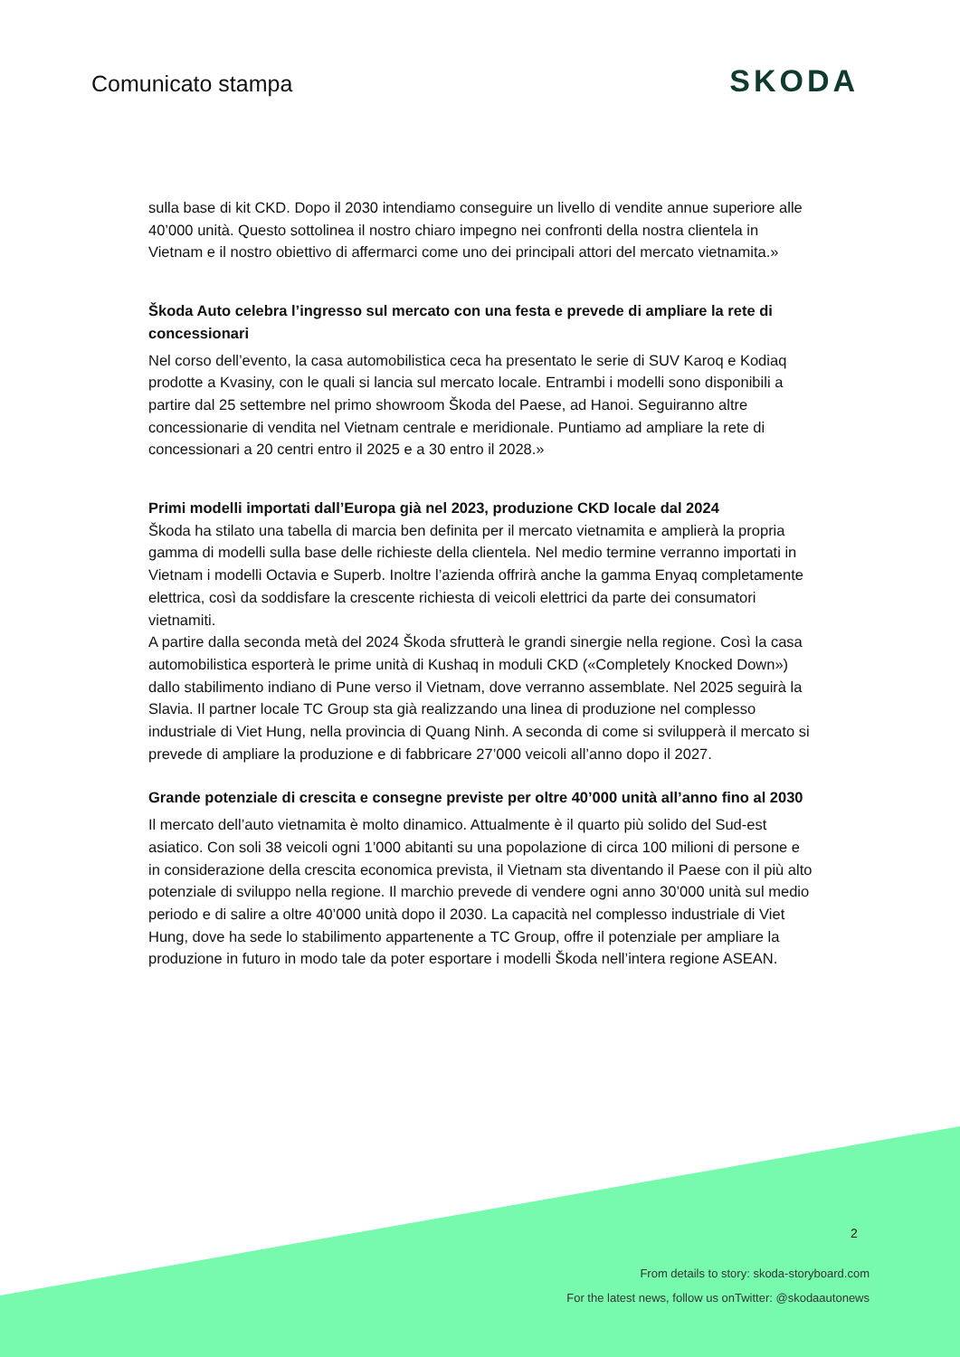Comunicato stampa
SKODA
sulla base di kit CKD. Dopo il 2030 intendiamo conseguire un livello di vendite annue superiore alle 40’000 unità. Questo sottolinea il nostro chiaro impegno nei confronti della nostra clientela in Vietnam e il nostro obiettivo di affermarci come uno dei principali attori del mercato vietnamita.»
Škoda Auto celebra l’ingresso sul mercato con una festa e prevede di ampliare la rete di concessionari
Nel corso dell’evento, la casa automobilistica ceca ha presentato le serie di SUV Karoq e Kodiaq prodotte a Kvasiny, con le quali si lancia sul mercato locale. Entrambi i modelli sono disponibili a partire dal 25 settembre nel primo showroom Škoda del Paese, ad Hanoi. Seguiranno altre concessionarie di vendita nel Vietnam centrale e meridionale. Puntiamo ad ampliare la rete di concessionari a 20 centri entro il 2025 e a 30 entro il 2028.»
Primi modelli importati dall’Europa già nel 2023, produzione CKD locale dal 2024
Škoda ha stilato una tabella di marcia ben definita per il mercato vietnamita e amplierà la propria gamma di modelli sulla base delle richieste della clientela. Nel medio termine verranno importati in Vietnam i modelli Octavia e Superb. Inoltre l’azienda offrirà anche la gamma Enyaq completamente elettrica, così da soddisfare la crescente richiesta di veicoli elettrici da parte dei consumatori vietnamiti.
A partire dalla seconda metà del 2024 Škoda sfrutterà le grandi sinergie nella regione. Così la casa automobilistica esporterà le prime unità di Kushaq in moduli CKD («Completely Knocked Down») dallo stabilimento indiano di Pune verso il Vietnam, dove verranno assemblate. Nel 2025 seguirà la Slavia. Il partner locale TC Group sta già realizzando una linea di produzione nel complesso industriale di Viet Hung, nella provincia di Quang Ninh. A seconda di come si svilupperà il mercato si prevede di ampliare la produzione e di fabbricare 27’000 veicoli all’anno dopo il 2027.
Grande potenziale di crescita e consegne previste per oltre 40’000 unità all’anno fino al 2030
Il mercato dell’auto vietnamita è molto dinamico. Attualmente è il quarto più solido del Sud-est asiatico. Con soli 38 veicoli ogni 1’000 abitanti su una popolazione di circa 100 milioni di persone e in considerazione della crescita economica prevista, il Vietnam sta diventando il Paese con il più alto potenziale di sviluppo nella regione. Il marchio prevede di vendere ogni anno 30’000 unità sul medio periodo e di salire a oltre 40’000 unità dopo il 2030. La capacità nel complesso industriale di Viet Hung, dove ha sede lo stabilimento appartenente a TC Group, offre il potenziale per ampliare la produzione in futuro in modo tale da poter esportare i modelli Škoda nell’intera regione ASEAN.
2
From details to story: skoda-storyboard.com
For the latest news, follow us onTwitter: @skodaautonews